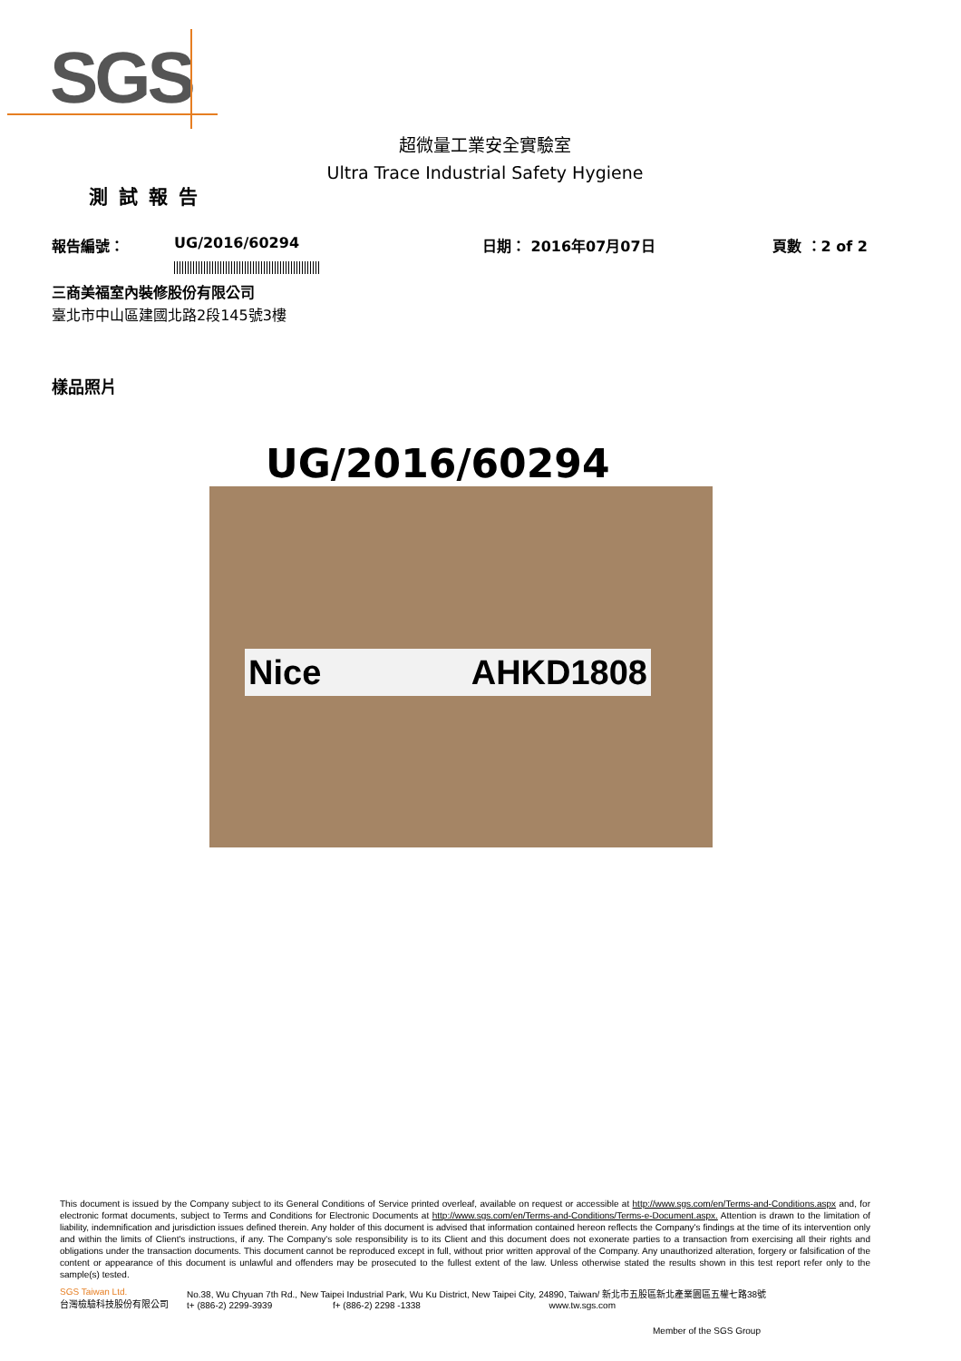SGS
超微量工業安全實驗室
Ultra Trace Industrial Safety Hygiene
測試報告
報告編號： UG/2016/60294 日期： 2016年07月07日 頁數 ：2 of 2
三商美福室內裝修股份有限公司
臺北市中山區建國北路2段145號3樓
樣品照片
UG/2016/60294
Nice AHKD1808
This document is issued by the Company subject to its General Conditions of Service printed overleaf, available on request or accessible at http://www.sgs.com/en/Terms-and-Conditions.aspx and, for electronic format documents, subject to Terms and Conditions for Electronic Documents at http://www.sgs.com/en/Terms-and-Conditions/Terms-e-Document.aspx. Attention is drawn to the limitation of liability, indemnification and jurisdiction issues defined therein. Any holder of this document is advised that information contained hereon reflects the Company's findings at the time of its intervention only and within the limits of Client's instructions, if any. The Company's sole responsibility is to its Client and this document does not exonerate parties to a transaction from exercising all their rights and obligations under the transaction documents. This document cannot be reproduced except in full, without prior written approval of the Company. Any unauthorized alteration, forgery or falsification of the content or appearance of this document is unlawful and offenders may be prosecuted to the fullest extent of the law. Unless otherwise stated the results shown in this test report refer only to the sample(s) tested.
SGS Taiwan Ltd.
台灣檢驗科技股份有限公司
No.38, Wu Chyuan 7th Rd., New Taipei Industrial Park, Wu Ku District, New Taipei City, 24890, Taiwan/ 新北市五股區新北產業園區五權七路38號
t+ (886-2) 2299-3939 f+ (886-2) 2298 -1338 www.tw.sgs.com
Member of the SGS Group